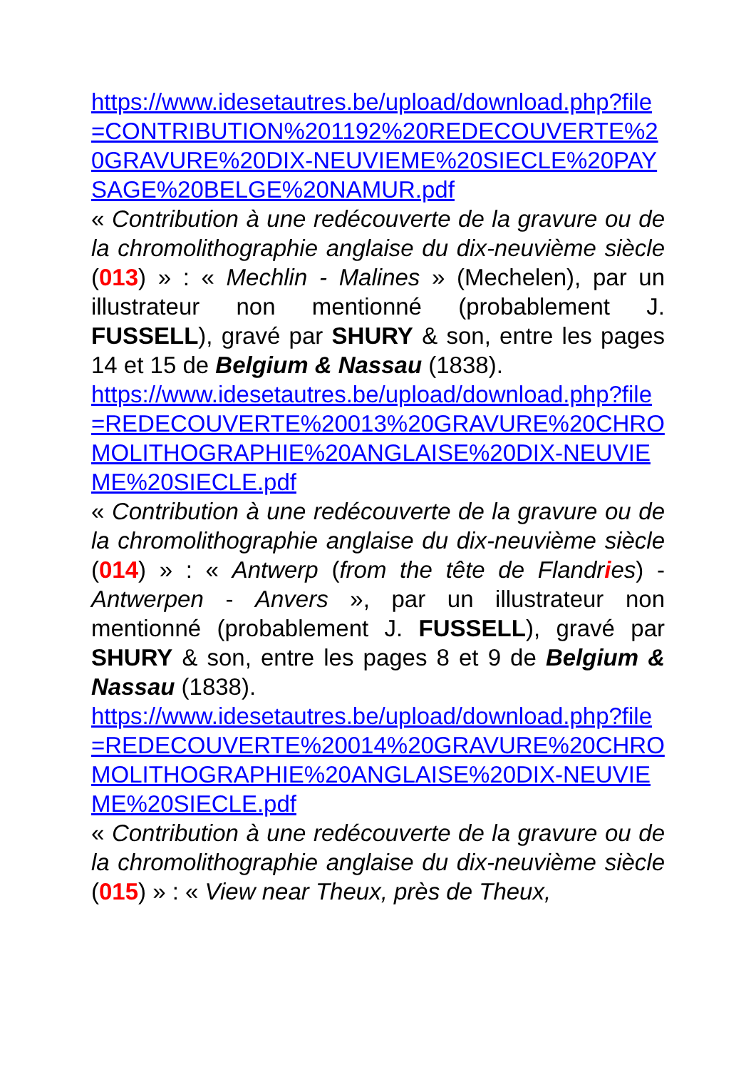https://www.idesetautres.be/upload/download.php?file=CONTRIBUTION%201192%20REDECOUVERTE%20GRAVURE%20DIX-NEUVIEME%20SIECLE%20PAYSAGE%20BELGE%20NAMUR.pdf
« Contribution à une redécouverte de la gravure ou de la chromolithographie anglaise du dix-neuvième siècle (013) » : « Mechlin - Malines » (Mechelen), par un illustrateur non mentionné (probablement J. FUSSELL), gravé par SHURY & son, entre les pages 14 et 15 de Belgium & Nassau (1838).
https://www.idesetautres.be/upload/download.php?file=REDECOUVERTE%20013%20GRAVURE%20CHROMOLITHOGRAPHIE%20ANGLAISE%20DIX-NEUVIEME%20SIECLE.pdf
« Contribution à une redécouverte de la gravure ou de la chromolithographie anglaise du dix-neuvième siècle (014) » : « Antwerp (from the tête de Flandries) - Antwerpen - Anvers », par un illustrateur non mentionné (probablement J. FUSSELL), gravé par SHURY & son, entre les pages 8 et 9 de Belgium & Nassau (1838).
https://www.idesetautres.be/upload/download.php?file=REDECOUVERTE%20014%20GRAVURE%20CHROMOLITHOGRAPHIE%20ANGLAISE%20DIX-NEUVIEME%20SIECLE.pdf
« Contribution à une redécouverte de la gravure ou de la chromolithographie anglaise du dix-neuvième siècle (015) » : « View near Theux, près de Theux,